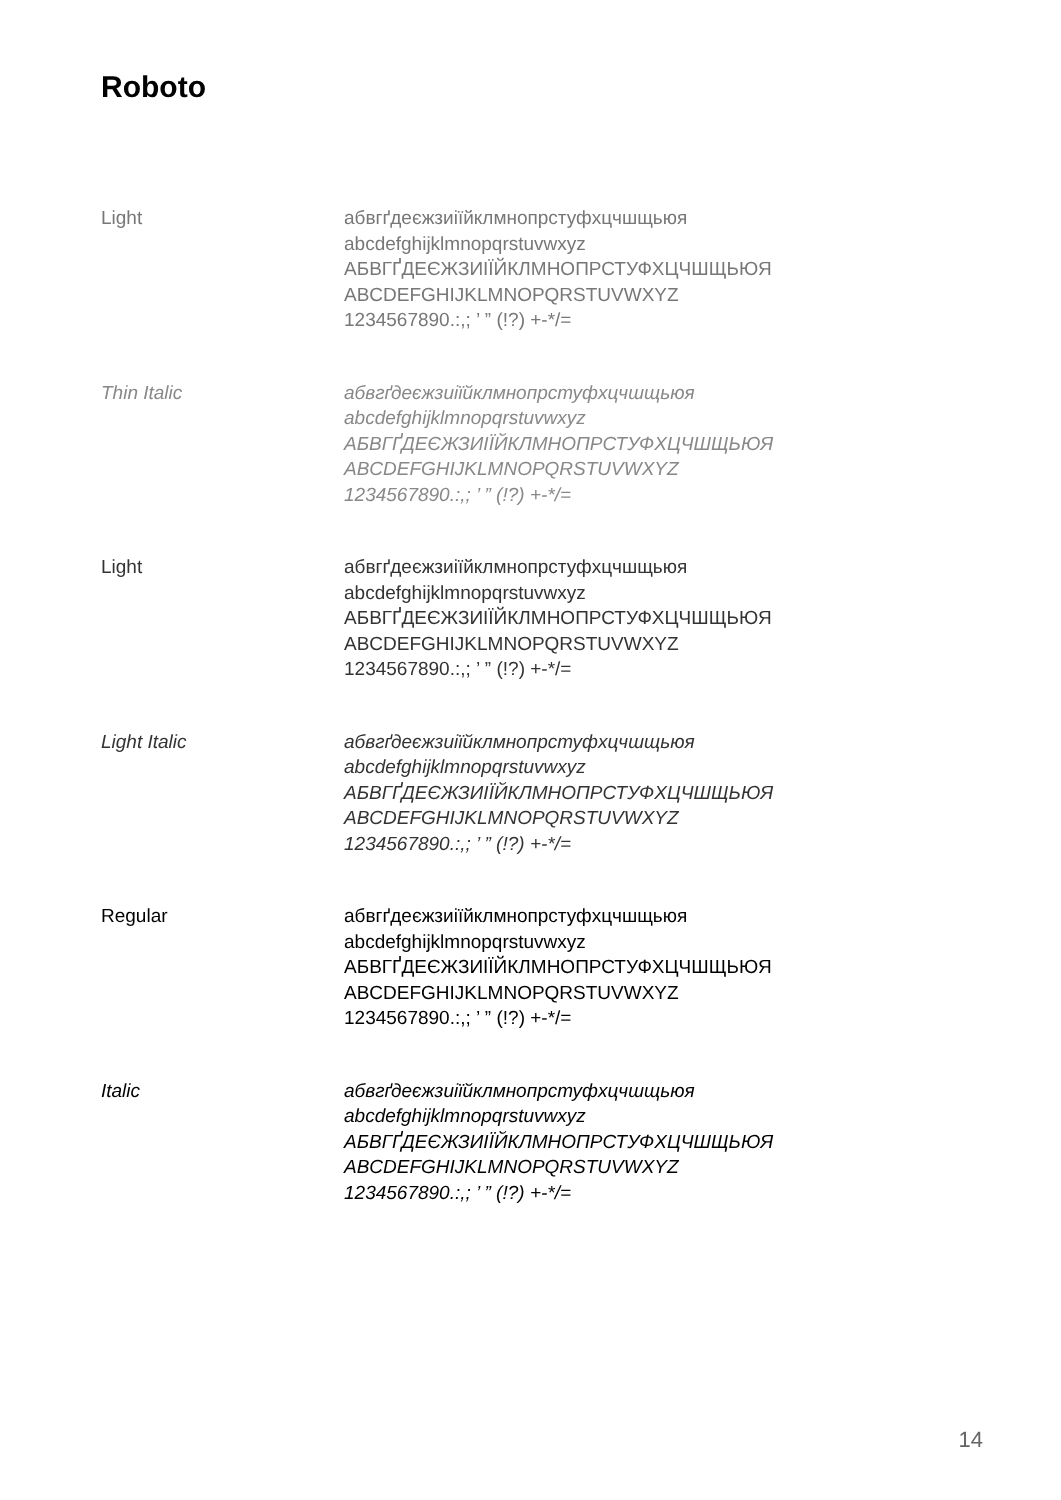Roboto
Light абвгґдеєжзиіїйклмнопрстуфхцчшщьюя
abcdefghijklmnopqrstuvwxyz
АБВГҐДЕЄЖЗИІЇЙКЛМНОПРСТУФХЦЧШЩЬЮЯ
ABCDEFGHIJKLMNOPQRSTUVWXYZ
1234567890.:,; ’ ” (!?) +-*/=
Thin Italic абвгґдеєжзиіїйклмнопрстуфхцчшщьюя
abcdefghijklmnopqrstuvwxyz
АБВГҐДЕЄЖЗИІЇЙКЛМНОПРСТУФХЦЧШЩЬЮЯ
ABCDEFGHIJKLMNOPQRSTUVWXYZ
1234567890.:,; ’ ” (!?) +-*/=
Light абвгґдеєжзиіїйклмнопрстуфхцчшщьюя
abcdefghijklmnopqrstuvwxyz
АБВГҐДЕЄЖЗИІЇЙКЛМНОПРСТУФХЦЧШЩЬЮЯ
ABCDEFGHIJKLMNOPQRSTUVWXYZ
1234567890.:,; ’ ” (!?) +-*/=
Light Italic абвгґдеєжзиіїйклмнопрстуфхцчшщьюя
abcdefghijklmnopqrstuvwxyz
АБВГҐДЕЄЖЗИІЇЙКЛМНОПРСТУФХЦЧШЩЬЮЯ
ABCDEFGHIJKLMNOPQRSTUVWXYZ
1234567890.:,; ’ ” (!?) +-*/=
Regular абвгґдеєжзиіїйклмнопрстуфхцчшщьюя
abcdefghijklmnopqrstuvwxyz
АБВГҐДЕЄЖЗИІЇЙКЛМНОПРСТУФХЦЧШЩЬЮЯ
ABCDEFGHIJKLMNOPQRSTUVWXYZ
1234567890.:,; ’ ” (!?) +-*/=
Italic абвгґдеєжзиіїйклмнопрстуфхцчшщьюя
abcdefghijklmnopqrstuvwxyz
АБВГҐДЕЄЖЗИІЇЙКЛМНОПРСТУФХЦЧШЩЬЮЯ
ABCDEFGHIJKLMNOPQRSTUVWXYZ
1234567890.:,; ’ ” (!?) +-*/=
14